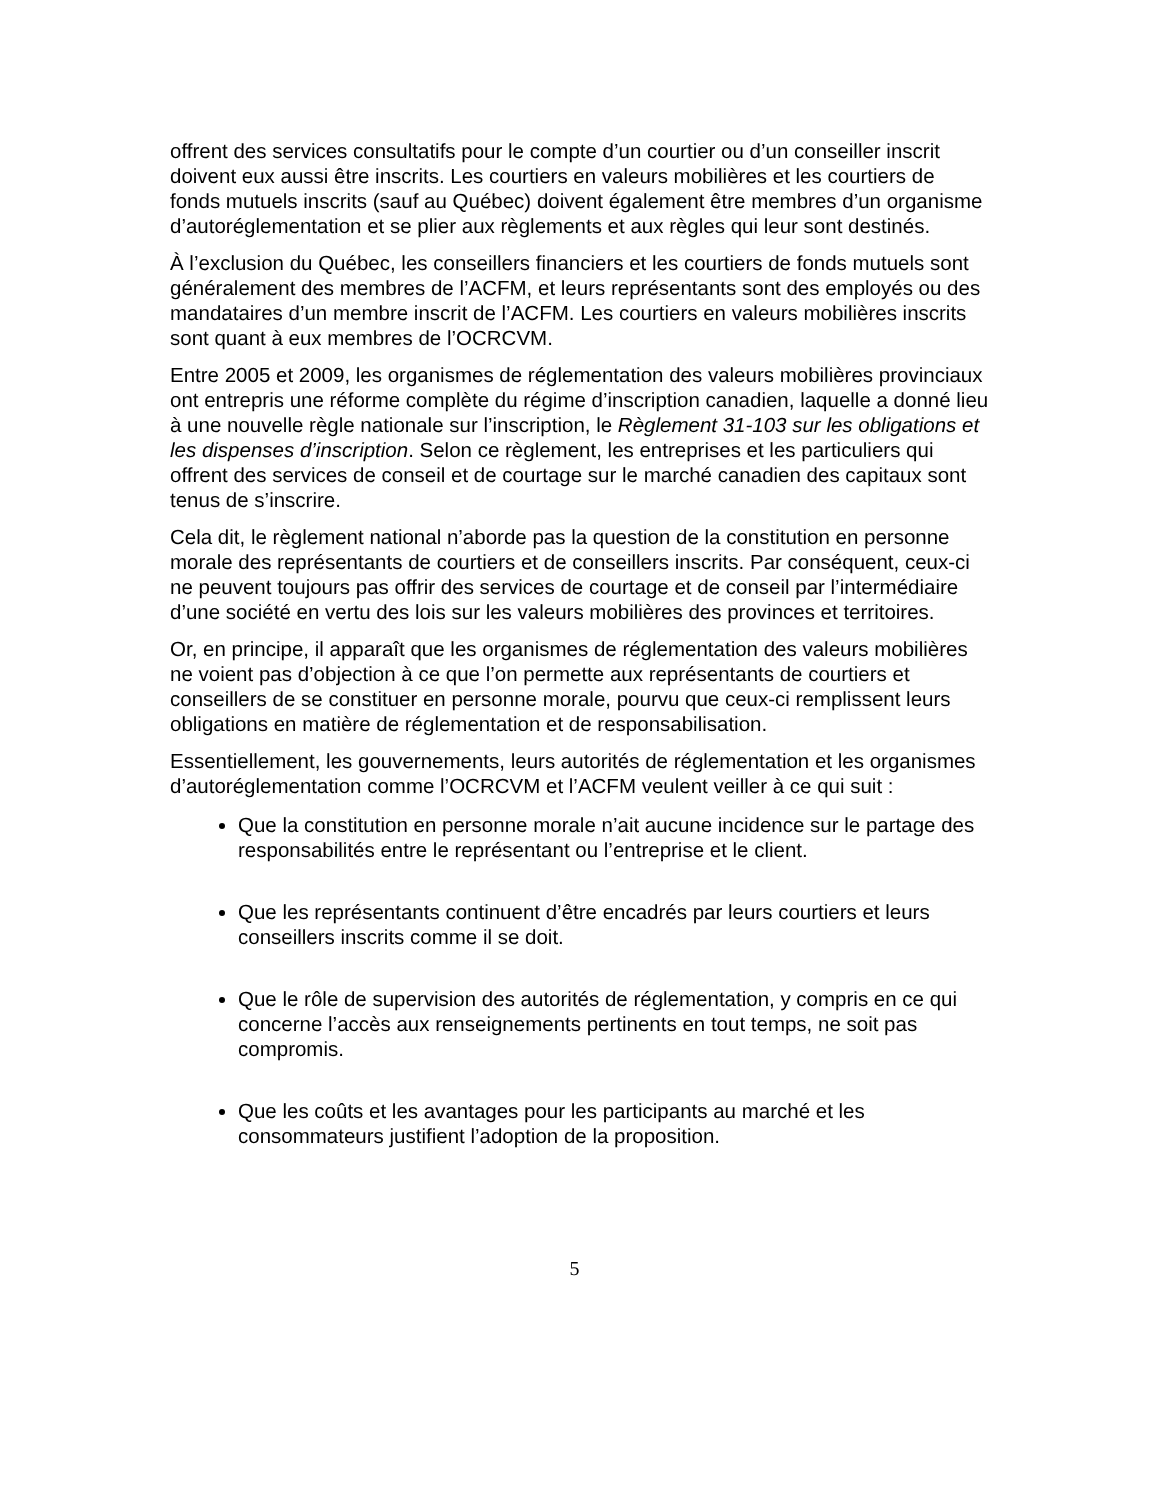offrent des services consultatifs pour le compte d’un courtier ou d’un conseiller inscrit doivent eux aussi être inscrits. Les courtiers en valeurs mobilières et les courtiers de fonds mutuels inscrits (sauf au Québec) doivent également être membres d’un organisme d’autoréglementation et se plier aux règlements et aux règles qui leur sont destinés.
À l’exclusion du Québec, les conseillers financiers et les courtiers de fonds mutuels sont généralement des membres de l’ACFM, et leurs représentants sont des employés ou des mandataires d’un membre inscrit de l’ACFM. Les courtiers en valeurs mobilières inscrits sont quant à eux membres de l’OCRCVM.
Entre 2005 et 2009, les organismes de réglementation des valeurs mobilières provinciaux ont entrepris une réforme complète du régime d’inscription canadien, laquelle a donné lieu à une nouvelle règle nationale sur l’inscription, le Règlement 31-103 sur les obligations et les dispenses d’inscription. Selon ce règlement, les entreprises et les particuliers qui offrent des services de conseil et de courtage sur le marché canadien des capitaux sont tenus de s’inscrire.
Cela dit, le règlement national n’aborde pas la question de la constitution en personne morale des représentants de courtiers et de conseillers inscrits. Par conséquent, ceux-ci ne peuvent toujours pas offrir des services de courtage et de conseil par l’intermédiaire d’une société en vertu des lois sur les valeurs mobilières des provinces et territoires.
Or, en principe, il apparaît que les organismes de réglementation des valeurs mobilières ne voient pas d’objection à ce que l’on permette aux représentants de courtiers et conseillers de se constituer en personne morale, pourvu que ceux-ci remplissent leurs obligations en matière de réglementation et de responsabilisation.
Essentiellement, les gouvernements, leurs autorités de réglementation et les organismes d’autoréglementation comme l’OCRCVM et l’ACFM veulent veiller à ce qui suit :
Que la constitution en personne morale n’ait aucune incidence sur le partage des responsabilités entre le représentant ou l’entreprise et le client.
Que les représentants continuent d’être encadrés par leurs courtiers et leurs conseillers inscrits comme il se doit.
Que le rôle de supervision des autorités de réglementation, y compris en ce qui concerne l’accès aux renseignements pertinents en tout temps, ne soit pas compromis.
Que les coûts et les avantages pour les participants au marché et les consommateurs justifient l’adoption de la proposition.
5